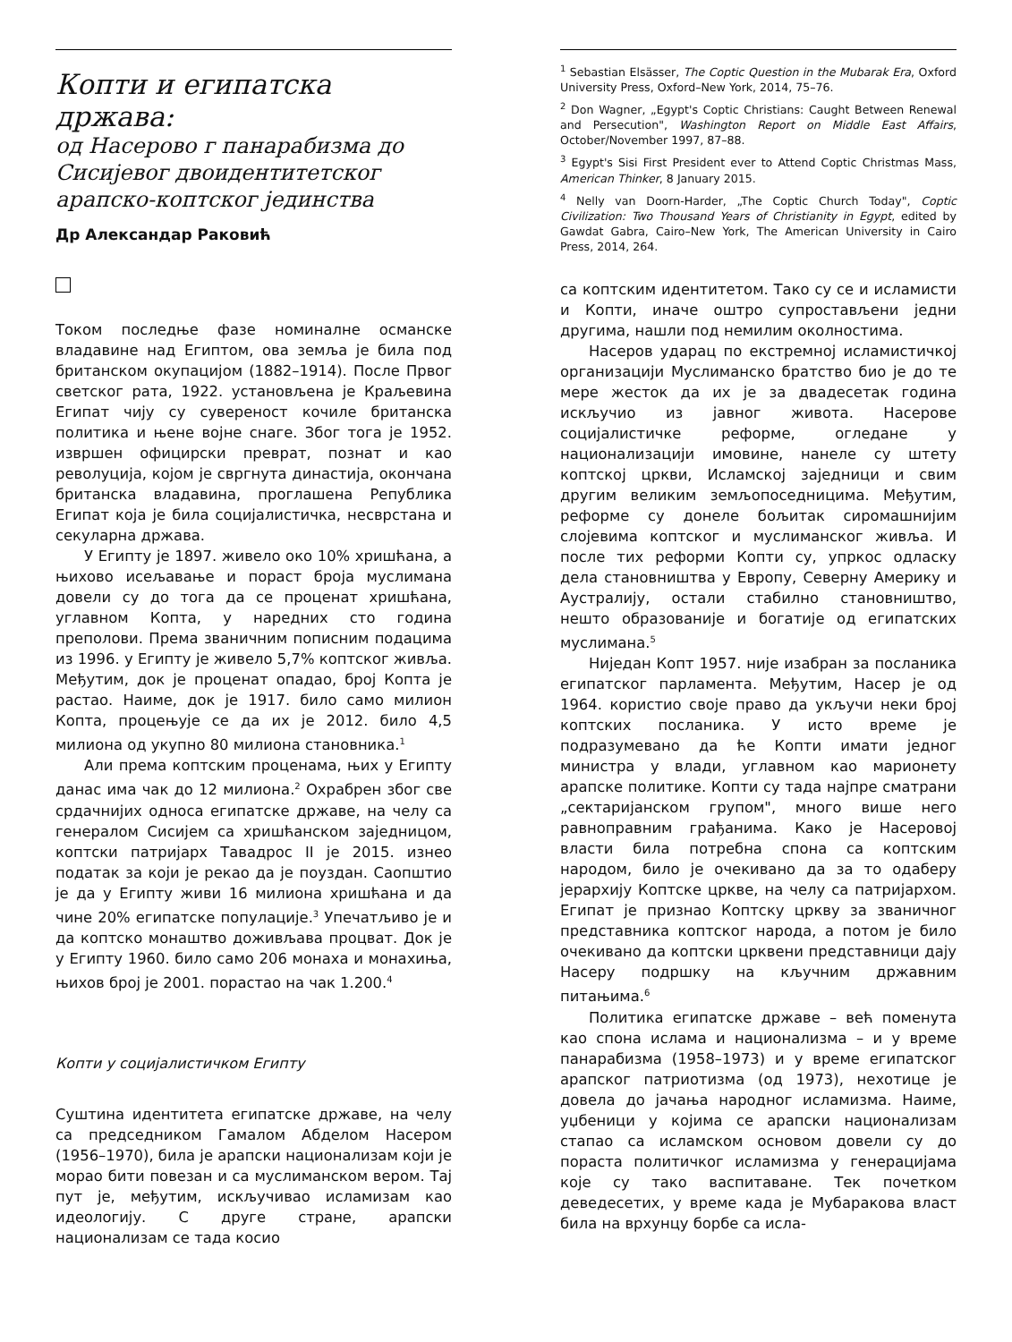Копти и египатска држава:
од Насерово г панарабизма до Сисијевог двоидентитетског арапско-коптског јединства
Др Александар Раковић
Током последње фазе номиналне османске владавине над Египтом, ова земља је била под британском окупацијом (1882–1914). После Првог светског рата, 1922. установљена је Краљевина Египат чију су сувереност кочиле британска политика и њене војне снаге. Због тога је 1952. извршен официрски преврат, познат и као револуција, којом је свргнута династија, окончана британска владавина, проглашена Република Египат која је била социјалистичка, несврстана и секуларна држава.
У Египту је 1897. живело око 10% хришћана, а њихово исељавање и пораст броја муслимана довели су до тога да се проценат хришћана, углавном Копта, у наредних сто година преполови. Према званичним пописним подацима из 1996. у Египту је живело 5,7% коптског живља. Међутим, док је проценат опадао, број Копта је растао. Наиме, док је 1917. било само милион Копта, процењује се да их је 2012. било 4,5 милиона од укупно 80 милиона становника.<sup>1</sup>
Али према коптским проценама, њих у Египту данас има чак до 12 милиона.<sup>2</sup> Охрабрен због све срдачнијих односа египатске државе, на челу са генералом Сисијем са хришћанском заједницом, коптски патријарх Тавадрос II је 2015. изнео податак за који је рекао да је поуздан. Саопштио је да у Египту живи 16 милиона хришћана и да чине 20% египатске популације.<sup>3</sup> Упечатљиво је и да коптско монаштво доживљава процват. Док је у Египту 1960. било само 206 монаха и монахиња, њихов број је 2001. порастао на чак 1.200.<sup>4</sup>
Копти у социјалистичком Египту
Суштина идентитета египатске државе, на челу са председником Гамалом Абделом Насером (1956–1970), била је арапски национализам који је морао бити повезан и са муслиманском вером. Тај пут је, међутим, искључивао исламизам као идеологију. С друге стране, арапски национализам се тада косио
<sup>1</sup> Sebastian Elsässer, The Coptic Question in the Mubarak Era, Oxford University Press, Oxford–New York, 2014, 75–76.
<sup>2</sup> Don Wagner, „Egypt's Coptic Christians: Caught Between Renewal and Persecution", Washington Report on Middle East Affairs, October/November 1997, 87–88.
<sup>3</sup> Egypt's Sisi First President ever to Attend Coptic Christmas Mass, American Thinker, 8 January 2015.
<sup>4</sup> Nelly van Doorn-Harder, „The Coptic Church Today", Coptic Civilization: Two Thousand Years of Christianity in Egypt, edited by Gawdat Gabra, Cairo–New York, The American University in Cairo Press, 2014, 264.
са коптским идентитетом. Тако су се и исламисти и Копти, иначе оштро супростављени једни другима, нашли под немилим околностима.
Насеров ударац по екстремној исламистичкој организацији Муслиманско братство био је до те мере жесток да их је за двадесетак година искључио из јавног живота. Насерове социјалистичке реформе, огледане у национализацији имовине, нанеле су штету коптској цркви, Исламској заједници и свим другим великим земљопоседницима. Међутим, реформе су донеле бољитак сиромашнијим слојевима коптског и муслиманског живља. И после тих реформи Копти су, упркос одласку дела становништва у Европу, Северну Америку и Аустралију, остали стабилно становништво, нешто образованије и богатије од египатских муслимана.<sup>5</sup>
Ниједан Копт 1957. није изабран за посланика египатског парламента. Међутим, Насер је од 1964. користио своје право да укључи неки број коптских посланика. У исто време је подразумевано да ће Копти имати једног министра у влади, углавном као марионету арапске политике. Копти су тада најпре сматрани „сектаријанском групом", много више него равноправним грађанима. Како је Насеровој власти била потребна спона са коптским народом, било је очекивано да за то одаберу јерархију Коптске цркве, на челу са патријархом. Египат је признао Коптску цркву за званичног представника коптског народа, а потом је било очекивано да коптски црквени представници дају Насеру подршку на кључним државним питањима.<sup>6</sup>
Политика египатске државе – већ поменута као спона ислама и национализма – и у време панарабизма (1958–1973) и у време египатског арапског патриотизма (од 1973), нехотице је довела до јачања народног исламизма. Наиме, уџбеници у којима се арапски национализам стапао са исламском основом довели су до пораста политичког исламизма у генерацијама које су тако васпитаване. Тек почетком деведесетих, у време када је Мубаракова власт била на врхунцу борбе са исла-